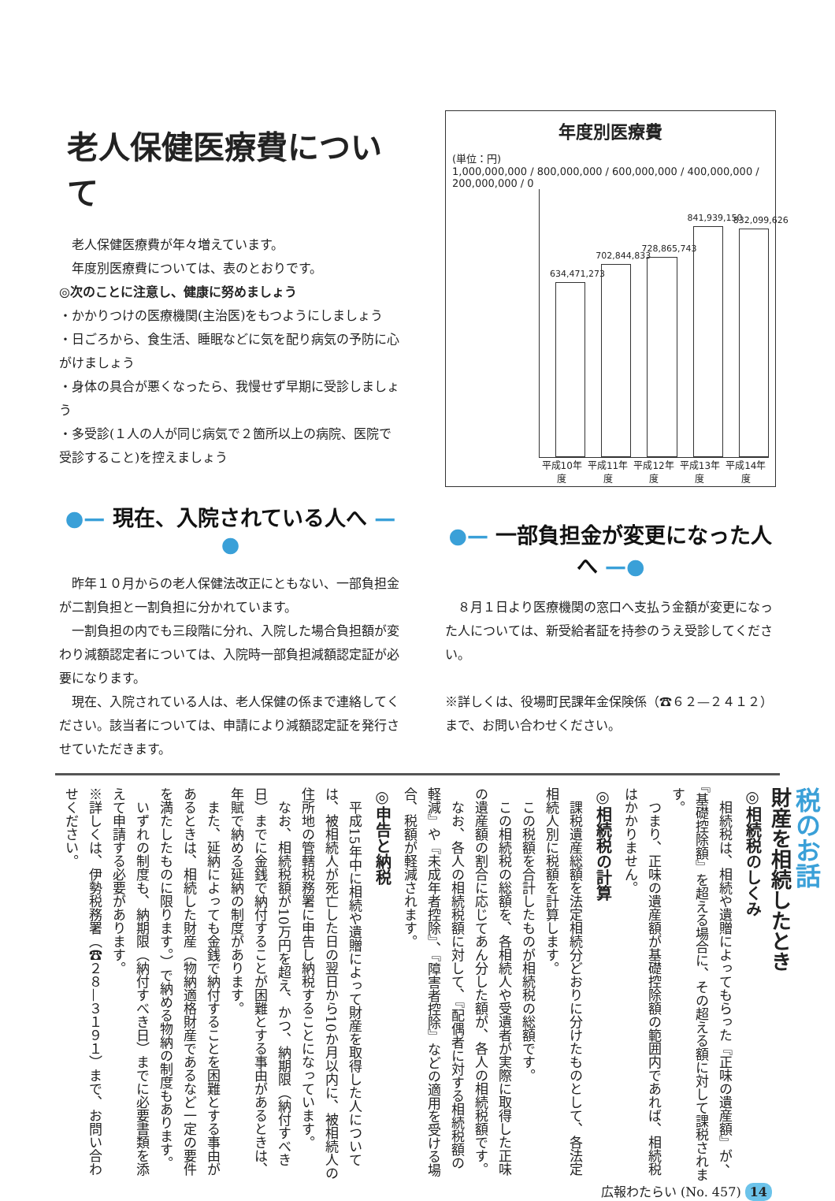老人保健医療費について
　老人保健医療費が年々増えています。
　年度別医療費については、表のとおりです。
◎次のことに注意し、健康に努めましょう
・かかりつけの医療機関(主治医)をもつようにしましょう
・日ごろから、食生活、睡眠などに気を配り病気の予防に心がけましょう
・身体の具合が悪くなったら、我慢せず早期に受診しましょう
・多受診(１人の人が同じ病気で２箇所以上の病院、医院で受診すること)を控えましょう
●— 現在、入院されている人へ —●
　昨年１０月からの老人保健法改正にともない、一部負担金が二割負担と一割負担に分かれています。
　一割負担の内でも三段階に分れ、入院した場合負担額が変わり減額認定者については、入院時一部負担減額認定証が必要になります。
　現在、入院されている人は、老人保健の係まで連絡してください。該当者については、申請により減額認定証を発行させていただきます。
年度別医療費
(単位：円)
1,000,000,000 / 800,000,000 / 600,000,000 / 400,000,000 / 200,000,000 / 0
634,471,273
702,844,833
728,865,743
841,939,150
832,099,626
平成10年度 平成11年度 平成12年度 平成13年度 平成14年度
●— 一部負担金が変更になった人へ —●
　８月１日より医療機関の窓口へ支払う金額が変更になった人については、新受給者証を持参のうえ受診してください。
※詳しくは、役場町民課年金保険係（☎６２—２４１２）まで、お問い合わせください。
税のお話
財産を相続したとき
◎相続税のしくみ
　相続税は、相続や遺贈によってもらった『正味の遺産額』が、『基礎控除額』を超える場合に、その超える額に対して課税されます。
　つまり、正味の遺産額が基礎控除額の範囲内であれば、相続税はかかりません。
◎相続税の計算
　課税遺産総額を法定相続分どおりに分けたものとして、各法定相続人別に税額を計算します。
　この税額を合計したものが相続税の総額です。
　この相続税の総額を、各相続人や受遺者が実際に取得した正味の遺産額の割合に応じてあん分した額が、各人の相続税額です。
　なお、各人の相続税額に対して、『配偶者に対する相続税額の軽減』や『未成年者控除』、『障害者控除』などの適用を受ける場合、税額が軽減されます。
◎申告と納税
　平成15年中に相続や遺贈によって財産を取得した人については、被相続人が死亡した日の翌日から10か月以内に、被相続人の住所地の管轄税務署に申告し納税することになっています。
　なお、相続税額が10万円を超え、かつ、納期限（納付すべき日）までに金銭で納付することが困難とする事由があるときは、年賦で納める延納の制度があります。
　また、延納によっても金銭で納付することを困難とする事由があるときは、相続した財産（物納適格財産であるなど一定の要件を満たしたものに限ります。）で納める物納の制度もあります。
　いずれの制度も、納期限（納付すべき日）までに必要書類を添えて申請する必要があります。
※詳しくは、伊勢税務署（☎２８—３１９１）まで、お問い合わせください。
広報わたらい (No. 457) 14